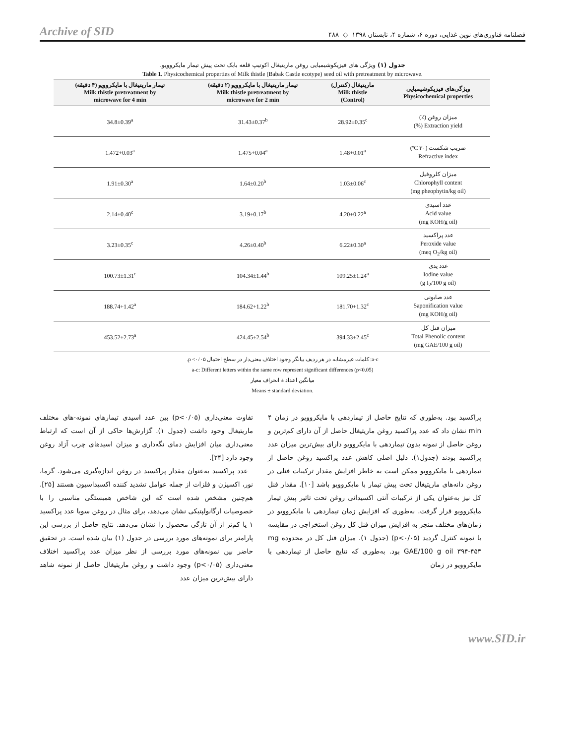Archive of SID فصلنامه فناوری‌های نوین غذایی، دوره ۶، شماره ۴، تابستان ۱۳۹۸ ◇ ۴۸۸
جدول (۱) ویژگی های فیزیکوشیمیایی روغن ماریتیغال اکوتیپ قلعه بابک تحت پیش تیمار مایکروویو.
Table 1. Physicochemical properties of Milk thistle (Babak Castle ecotype) seed oil with pretreatment by microwave.
| ویژگی‌های فیزیکوشیمیایی Physicochemical properties | ماریتیغال (کنترل) Milk thistle (Control) | تیمار ماریتیغال با مایکروویو (۲ دقیقه) Milk thistle pretreatment by microwave for 2 min | تیمار ماریتیغال با مایکروویو (۴ دقیقه) Milk thistle pretreatment by microwave for 4 min |
| --- | --- | --- | --- |
| میزان روغن (٪) Extraction yield (%) | 28.92±0.35<sup>c</sup> | 31.43±0.37<sup>b</sup> | 34.8±0.39<sup>a</sup> |
| ضریب شکست (۳۰ ºC) Refractive index | 1.48+0.01<sup>a</sup> | 1.475+0.04<sup>a</sup> | 1.472+0.03<sup>a</sup> |
| میزان کلروفیل Chlorophyll content (mg pheophytin/kg oil) | 1.03±0.06<sup>c</sup> | 1.64±0.20<sup>b</sup> | 1.91±0.30<sup>a</sup> |
| عدد اسیدی Acid value (mg KOH/g oil) | 4.20±0.22<sup>a</sup> | 3.19±0.17<sup>b</sup> | 2.14±0.40<sup>c</sup> |
| عدد پراکسید Peroxide value (meq O<sub>2</sub>/kg oil) | 6.22±0.30<sup>a</sup> | 4.26±0.40<sup>b</sup> | 3.23±0.35<sup>c</sup> |
| عدد یدی Iodine value (g I<sub>2</sub>/100 g oil) | 109.25±1.24<sup>a</sup> | 104.34±1.44<sup>b</sup> | 100.73±1.31<sup>c</sup> |
| عدد صابونی Saponification value (mg KOH/g oil) | 181.70+1.32<sup>c</sup> | 184.62+1.22<sup>b</sup> | 188.74+1.42<sup>a</sup> |
| میزان فنل کل Total Phenolic content (mg GAE/100 g oil) | 394.33±2.45<sup>c</sup> | 424.45±2.54<sup>b</sup> | 453.52±2.73<sup>a</sup> |
a-c: کلمات غیرمشابه در هر ردیف بیانگر وجود اختلاف معنی‌دار در سطح احتمال ۰/۰۵> p.
a-c: Different letters within the same row represent significant differences (p<0.05)
میانگین اعداد ± انحراف معیار
Means ± standard deviation.
تفاوت معنی‌داری (p<۰/۰۵) بین عدد اسیدی تیمارهای نمونه-های مختلف ماریتیغال وجود داشت (جدول ۱). گزارش‌ها حاکی از آن است که ارتباط معنی‌داری میان افزایش دمای نگه‌داری و میزان اسیدهای چرب آزاد روغن وجود دارد [۲۴].
عدد پراکسید به‌عنوان مقدار پراکسید در روغن اندازه‌گیری می‌شود. گرما، نور، اکسیژن و فلزات از جمله عوامل تشدید کننده اکسیداسیون هستند [۲۵]. هم‌چنین مشخص شده است که این شاخص همبستگی مناسبی را با خصوصیات ارگانولپتیکی نشان می‌دهد، برای مثال در روغن سویا عدد پراکسید ۱ یا کم‌تر از آن تازگی محصول را نشان می‌دهد. نتایج حاصل از بررسی این پارامتر برای نمونه‌های مورد بررسی در جدول (۱) بیان شده است. در تحقیق حاضر بین نمونه‌های مورد بررسی از نظر میزان عدد پراکسید اختلاف معنی‌داری (p<۰/۰۵) وجود داشت و روغن ماریتیغال حاصل از نمونه شاهد دارای بیش‌ترین میزان عدد
پراکسید بود. به‌طوری که نتایج حاصل از تیماردهی با مایکروویو در زمان ۴ min نشان داد که عدد پراکسید روغن ماریتیغال حاصل از آن دارای کم‌ترین و روغن حاصل از نمونه بدون تیماردهی با مایکروویو دارای بیش‌ترین میزان عدد پراکسید بودند (جدول۱). دلیل اصلی کاهش عدد پراکسید روغن حاصل از تیماردهی با مایکروویو ممکن است به خاطر افزایش مقدار ترکیبات فنلی در روغن دانه‌های ماریتیغال تحت پیش تیمار با مایکروویو باشد [۱۰]. مقدار فنل کل نیز به‌عنوان یکی از ترکیبات آنتی اکسیدانی روغن تحت تاثیر پیش تیمار مایکروویو قرار گرفت. به‌طوری که افزایش زمان تیماردهی با مایکروویو در زمان‌های مختلف منجر به افزایش میزان فنل کل روغن استخراجی در مقایسه با نمونه کنترل گردید (p<۰/۰۵) (جدول ۱). میزان فنل کل در محدوده mg GAE/100 g oil ۳۹۴-۴۵۳ بود. به‌طوری که نتایج حاصل از تیماردهی با مایکروویو در زمان
www.SID.ir